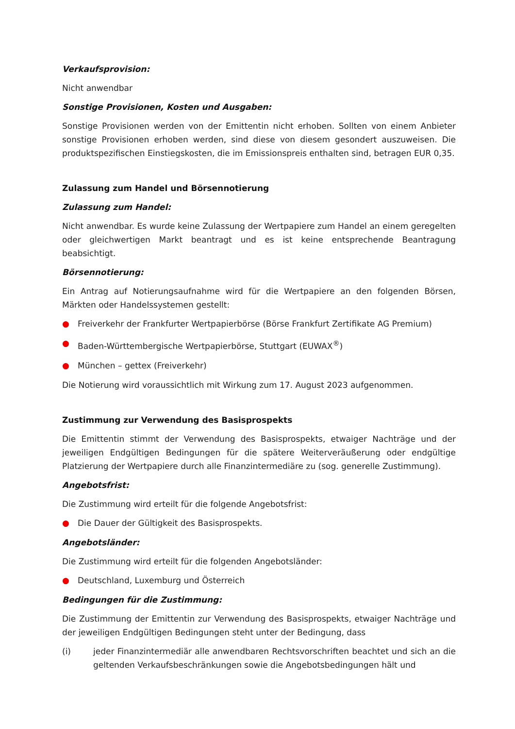Verkaufsprovision:
Nicht anwendbar
Sonstige Provisionen, Kosten und Ausgaben:
Sonstige Provisionen werden von der Emittentin nicht erhoben. Sollten von einem Anbieter sonstige Provisionen erhoben werden, sind diese von diesem gesondert auszuweisen. Die produktspezifischen Einstiegskosten, die im Emissionspreis enthalten sind, betragen EUR 0,35.
Zulassung zum Handel und Börsennotierung
Zulassung zum Handel:
Nicht anwendbar. Es wurde keine Zulassung der Wertpapiere zum Handel an einem geregelten oder gleichwertigen Markt beantragt und es ist keine entsprechende Beantragung beabsichtigt.
Börsennotierung:
Ein Antrag auf Notierungsaufnahme wird für die Wertpapiere an den folgenden Börsen, Märkten oder Handelssystemen gestellt:
● Freiverkehr der Frankfurter Wertpapierbörse (Börse Frankfurt Zertifikate AG Premium)
● Baden-Württembergische Wertpapierbörse, Stuttgart (EUWAX<sup>®</sup>)
● München – gettex (Freiverkehr)
Die Notierung wird voraussichtlich mit Wirkung zum 17. August 2023 aufgenommen.
Zustimmung zur Verwendung des Basisprospekts
Die Emittentin stimmt der Verwendung des Basisprospekts, etwaiger Nachträge und der jeweiligen Endgültigen Bedingungen für die spätere Weiterveräußerung oder endgültige Platzierung der Wertpapiere durch alle Finanzintermediäre zu (sog. generelle Zustimmung).
Angebotsfrist:
Die Zustimmung wird erteilt für die folgende Angebotsfrist:
● Die Dauer der Gültigkeit des Basisprospekts.
Angebotsländer:
Die Zustimmung wird erteilt für die folgenden Angebotsländer:
● Deutschland, Luxemburg und Österreich
Bedingungen für die Zustimmung:
Die Zustimmung der Emittentin zur Verwendung des Basisprospekts, etwaiger Nachträge und der jeweiligen Endgültigen Bedingungen steht unter der Bedingung, dass
(i) jeder Finanzintermediär alle anwendbaren Rechtsvorschriften beachtet und sich an die geltenden Verkaufsbeschränkungen sowie die Angebotsbedingungen hält und